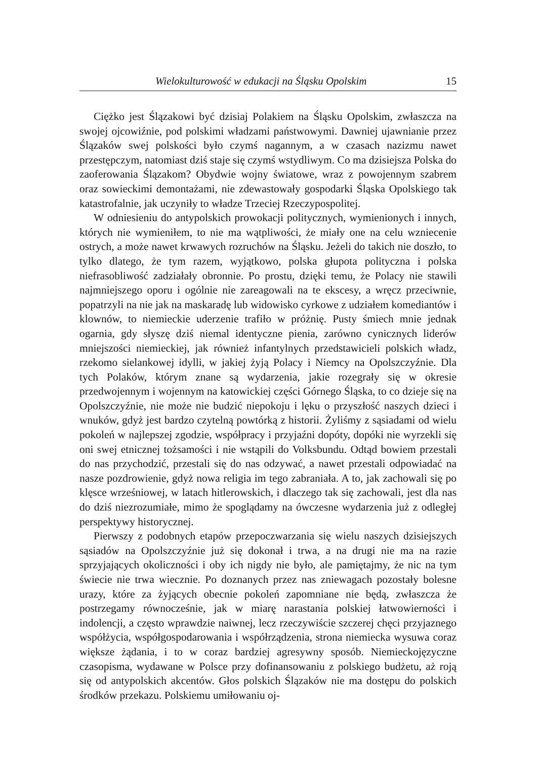Wielokulturowość w edukacji na Śląsku Opolskim 15
Ciężko jest Ślązakowi być dzisiaj Polakiem na Śląsku Opolskim, zwłaszcza na swojej ojcowiźnie, pod polskimi władzami państwowymi. Dawniej ujawnianie przez Ślązaków swej polskości było czymś nagannym, a w czasach nazizmu nawet przestępczym, natomiast dziś staje się czymś wstydliwym. Co ma dzisiejsza Polska do zaoferowania Ślązakom? Obydwie wojny światowe, wraz z powojennym szabrem oraz sowieckimi demontażami, nie zdewastowały gospodarki Śląska Opolskiego tak katastrofalnie, jak uczyniły to władze Trzeciej Rzeczypospolitej.
W odniesieniu do antypolskich prowokacji politycznych, wymienionych i innych, których nie wymieniłem, to nie ma wątpliwości, że miały one na celu wzniecenie ostrych, a może nawet krwawych rozruchów na Śląsku. Jeżeli do takich nie doszło, to tylko dlatego, że tym razem, wyjątkowo, polska głupota polityczna i polska niefrasobliwość zadziałały obronnie. Po prostu, dzięki temu, że Polacy nie stawili najmniejszego oporu i ogólnie nie zareagowali na te ekscesy, a wręcz przeciwnie, popatrzyli na nie jak na maskaradę lub widowisko cyrkowe z udziałem komediantów i klownów, to niemieckie uderzenie trafiło w próżnię. Pusty śmiech mnie jednak ogarnia, gdy słyszę dziś niemal identyczne pienia, zarówno cynicznych liderów mniejszości niemieckiej, jak również infantylnych przedstawicieli polskich władz, rzekomo sielankowej idylli, w jakiej żyją Polacy i Niemcy na Opolszczyźnie. Dla tych Polaków, którym znane są wydarzenia, jakie rozegrały się w okresie przedwojennym i wojennym na katowickiej części Górnego Śląska, to co dzieje się na Opolszczyźnie, nie może nie budzić niepokoju i lęku o przyszłość naszych dzieci i wnuków, gdyż jest bardzo czytelną powtórką z historii. Żyliśmy z sąsiadami od wielu pokoleń w najlepszej zgodzie, współpracy i przyjaźni dopóty, dopóki nie wyrzekli się oni swej etnicznej tożsamości i nie wstąpili do Volksbundu. Odtąd bowiem przestali do nas przychodzić, przestali się do nas odzywać, a nawet przestali odpowiadać na nasze pozdrowienie, gdyż nowa religia im tego zabraniała. A to, jak zachowali się po klęsce wrześniowej, w latach hitlerowskich, i dlaczego tak się zachowali, jest dla nas do dziś niezrozumiałe, mimo że spoglądamy na ówczesne wydarzenia już z odległej perspektywy historycznej.
Pierwszy z podobnych etapów przepoczwarzania się wielu naszych dzisiejszych sąsiadów na Opolszczyźnie już się dokonał i trwa, a na drugi nie ma na razie sprzyjających okoliczności i oby ich nigdy nie było, ale pamiętajmy, że nic na tym świecie nie trwa wiecznie. Po doznanych przez nas zniewagach pozostały bolesne urazy, które za żyjących obecnie pokoleń zapomniane nie będą, zwłaszcza że postrzegamy równocześnie, jak w miarę narastania polskiej łatwowierności i indolencji, a często wprawdzie naiwnej, lecz rzeczywiście szczerej chęci przyjaznego współżycia, współgospodarowania i współrządzenia, strona niemiecka wysuwa coraz większe żądania, i to w coraz bardziej agresywny sposób. Niemieckojęzyczne czasopisma, wydawane w Polsce przy dofinansowaniu z polskiego budżetu, aż roją się od antypolskich akcentów. Głos polskich Ślązaków nie ma dostępu do polskich środków przekazu. Polskiemu umiłowaniu oj-